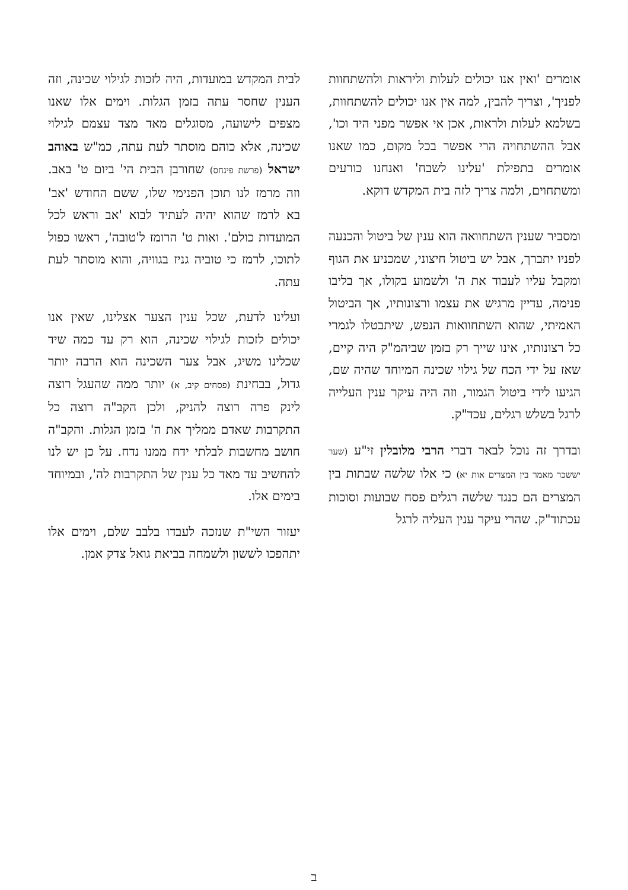אומרים 'ואין אנו יכולים לעלות וליראות ולהשתחוות לפניך', וצריך להבין, למה אין אנו יכולים להשתחוות, בשלמא לעלות ולראות, אכן אי אפשר מפני היד וכו', אבל ההשתחויה הרי אפשר בכל מקום, כמו שאנו אומרים בתפילת 'עלינו לשבח' ואנחנו כורעים ומשתחוים, ולמה צריך לזה בית המקדש דוקא.
ומסביר שענין השתחוואה הוא ענין של ביטול והכנעה לפניו יתברך, אבל יש ביטול חיצוני, שמכניע את הגוף ומקבל עליו לעבוד את ה' ולשמוע בקולו, אך בליבו פנימה, עדיין מרגיש את עצמו ורצונותיו, אך הביטול האמיתי, שהוא השתחוואות הנפש, שיתבטלו לגמרי כל רצונותיו, אינו שייך רק בזמן שביהמ"ק היה קיים, שאז על ידי הכח של גילוי שכינה המיוחד שהיה שם, הגיעו לידי ביטול הגמור, וזה היה עיקר ענין העלייה לרגל בשלש רגלים, עכד"ק.
ובדרך זה נוכל לבאר דברי הרבי מלובלין זי"ע (שער יששכר מאמר בין המצרים אות יא) כי אלו שלשה שבתות בין המצרים הם כנגד שלשה רגלים פסח שבועות וסוכות עכתוד"ק. שהרי עיקר ענין העליה לרגל
לבית המקדש במועדות, היה לזכות לגילוי שכינה, וזה הענין שחסר עתה בזמן הגלות. וימים אלו שאנו מצפים לישועה, מסוגלים מאד מצד עצמם לגילוי שכינה, אלא כוהם מוסתר לעת עתה, כמ"ש באוהב ישראל (פרשת פינחס) שחורבן הבית הי' ביום ט' באב. וזה מרמז לנו תוכן הפנימי שלו, ששם החודש 'אב' בא לרמז שהוא יהיה לעתיד לבוא 'אב וראש לכל המועדות כולם'. ואות ט' הרומז ל'טובה', ראשו כפול לתוכו, לרמז כי טוביה גניז בגוויה, והוא מוסתר לעת עתה.
ועלינו לדעת, שכל ענין הצער אצלינו, שאין אנו יכולים לזכות לגילוי שכינה, הוא רק עד כמה שיד שכלינו משיג, אבל צער השכינה הוא הרבה יותר גדול, בבחינת (פסחים קיב, א) יותר ממה שהעגל רוצה לינק פרה רוצה להניק, ולכן הקב"ה רוצה כל התקרבות שאדם ממליך את ה' בזמן הגלות. והקב"ה חושב מחשבות לבלתי ידח ממנו נדח. על כן יש לנו להחשיב עד מאד כל ענין של התקרבות לה', ובמיוחד בימים אלו.
יעזור השי"ת שנזכה לעבדו בלבב שלם, וימים אלו יתהפכו לששון ולשמחה בביאת גואל צדק אמן.
ב